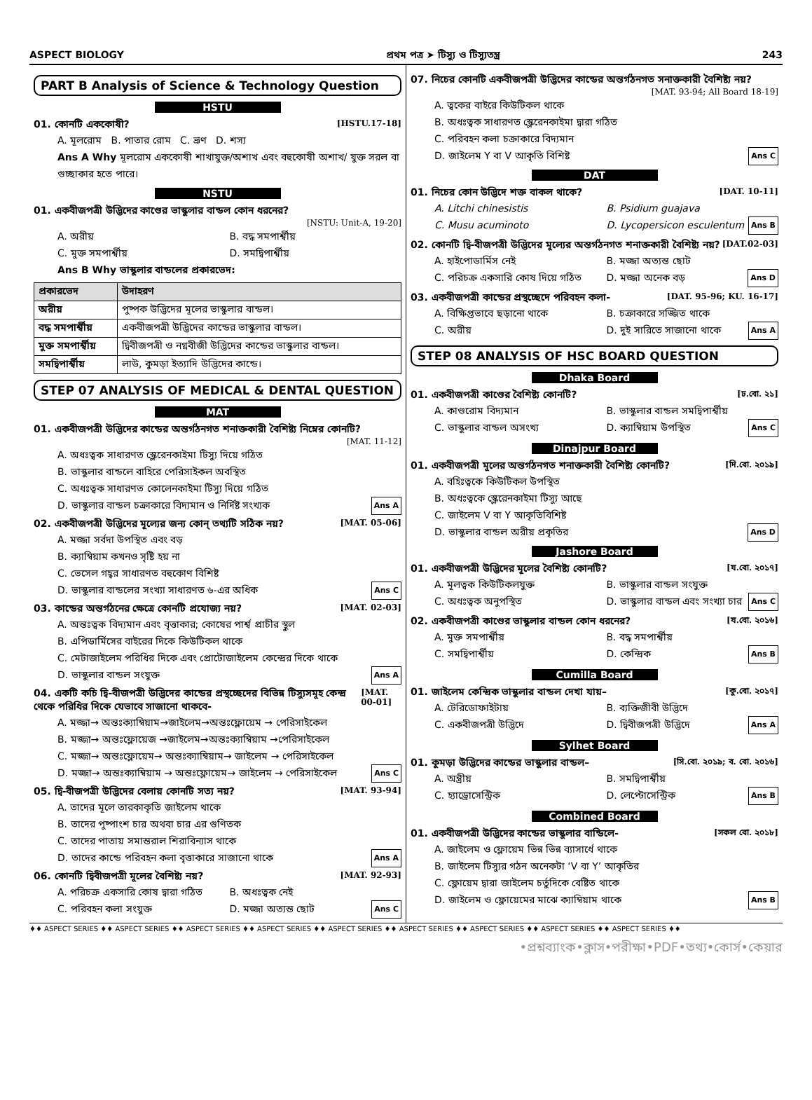ASPECT BIOLOGY প্রথম পত্র ➤ টিস্যু ও টিস্যুতন্ত্র 243
PART B Analysis of Science & Technology Question
HSTU
01. কোনটি এককোষী? [HSTU.17-18]
A. মূলরোম B. পাতার রোম C. ভ্রূণ D. শস্য
Ans A Why মূলরোম এককোষী শাখাযুক্ত/অশাখ এবং বহুকোষী অশাখ/ যুক্ত সরল বা গুচ্ছাকার হতে পারে।
NSTU
01. একবীজপত্রী উদ্ভিদের কাণ্ডের ভাস্কুলার বান্ডল কোন ধরনের?
[NSTU: Unit-A, 19-20]
A. অরীয় B. বদ্ধ সমপার্শ্বীয় C. মুক্ত সমপার্শ্বীয় D. সমদ্বিপার্শ্বীয়
Ans B Why ভাস্কুলার বান্ডলের প্রকারভেদ:
| প্রকারভেদ | উদাহরণ |
| --- | --- |
| অরীয় | পুষ্পক উদ্ভিদের মূলের ভাস্কুলার বান্ডল। |
| বদ্ধ সমপার্শ্বীয় | একবীজপত্রী উদ্ভিদের কান্ডের ভাস্কুলার বান্ডল। |
| মুক্ত সমপার্শ্বীয় | দ্বিবীজপত্রী ও নগ্নবীজী উদ্ভিদের কান্ডের ভাস্কুলার বান্ডল। |
| সমদ্বিপার্শ্বীয় | লাউ, কুমড়া ইত্যাদি উদ্ভিদের কান্ডে। |
STEP 07 ANALYSIS OF MEDICAL & DENTAL QUESTION
MAT
01. একবীজপত্রী উদ্ভিদের কান্ডের অন্তর্গঠনগত শনাক্তকারী বৈশিষ্ট্য নিম্নের কোনটি?
[MAT. 11-12]
A. অধঃত্বক সাধারণত স্ক্লেরেনকাইমা টিস্যু দিয়ে গঠিত
B. ভাস্কুলার বান্ডলে বাহিরে পেরিসাইকল অবস্থিত
C. অধঃত্বক সাধারণত কোলেনকাইমা টিস্যু দিয়ে গঠিত
D. ভাস্কুলার বান্ডল চক্রাকারে বিদ্যমান ও নির্দিষ্ট সংখ্যক Ans A
02. একবীজপত্রী উদ্ভিদের মূল্যের জন্য কোন্ তথ্যটি সঠিক নয়? [MAT. 05-06]
A. মজ্জা সর্বদা উপস্থিত এবং বড়
B. ক্যাম্বিয়াম কখনও সৃষ্টি হয় না
C. ভেসেল গহ্বর সাধারণত বহুকোণ বিশিষ্ট
D. ভাস্কুলার বান্ডলের সংখ্যা সাধারণত ৬-এর অধিক Ans C
03. কান্ডের অন্তর্গঠনের ক্ষেত্রে কোনটি প্রযোজ্য নয়? [MAT. 02-03]
A. অন্তঃত্বক বিদ্যমান এবং বৃত্তাকার; কোষের পার্শ্ব প্রাচীর স্থুল
B. এপিডার্মিসের বাইরের দিকে কিউটিকল থাকে
C. মেটাজাইলেম পরিধির দিকে এবং প্রোটোজাইলেম কেন্দ্রের দিকে থাকে
D. ভাস্কুলার বান্ডল সংযুক্ত Ans A
04. একটি কচি দ্বি-বীজপত্রী উদ্ভিদের কান্ডের প্রস্থচ্ছেদের বিভিন্ন টিস্যুসমূহ কেন্দ্র থেকে পরিধির দিকে যেভাবে সাজানো থাকবে- [MAT. 00-01]
A. মজ্জা→ অন্তঃক্যাম্বিয়াম→জাইলেম→অন্তঃফ্লোয়েম → পেরিসাইকেল
B. মজ্জা→ অন্তঃফ্লোয়েজ →জাইলেম→অন্তঃক্যাম্বিয়াম →পেরিসাইকেল
C. মজ্জা→ অন্তঃফ্লোয়েম→ অন্তঃক্যাম্বিয়াম→ জাইলেম → পেরিসাইকেল
D. মজ্জা→ অন্তঃক্যাম্বিয়াম → অন্তঃফ্লোয়েম→ জাইলেম → পেরিসাইকেল Ans C
05. দ্বি-বীজপত্রী উদ্ভিদের বেলায় কোনটি সত্য নয়? [MAT. 93-94]
A. তাদের মূলে তারকাকৃতি জাইলেম থাকে
B. তাদের পুষ্পাংশ চার অথবা চার এর গুণিতক
C. তাদের পাতায় সমান্তরাল শিরাবিন্যাস থাকে
D. তাদের কান্ডে পরিবহন কলা বৃত্তাকারে সাজানো থাকে Ans A
06. কোনটি দ্বিবীজপত্রী মূলের বৈশিষ্ট্য নয়? [MAT. 92-93]
A. পরিচক্র একসারি কোষ দ্বারা গঠিত B. অধঃত্বক নেই C. পরিবহন কলা সংযুক্ত D. মজ্জা অত্যন্ত ছোট Ans C
07. নিচের কোনটি একবীজপত্রী উদ্ভিদের কান্ডের অন্তর্গঠনগত সনাক্তকারী বৈশিষ্ট্য নয়?
[MAT. 93-94; All Board 18-19]
A. ত্বকের বাইরে কিউটিকল থাকে
B. অধঃত্বক সাধারণত স্ক্লেরেনকাইমা দ্বারা গঠিত
C. পরিবহন কলা চক্রাকারে বিদ্যমান
D. জাইলেম Y বা V আকৃতি বিশিষ্ট Ans C
DAT
01. নিচের কোন উদ্ভিদে শক্ত বাকল থাকে? [DAT. 10-11]
A. Litchi chinesistis B. Psidium guajava C. Musu acuminoto D. Lycopersicon esculentum Ans B
02. কোনটি দ্বি-বীজপত্রী উদ্ভিদের মূল্যের অন্তর্গঠনগত শনাক্তকারী বৈশিষ্ট্য নয়? [DAT.02-03]
A. হাইপোডার্মিস নেই B. মজ্জা অত্যন্ত ছোট C. পরিচক্র একসারি কোষ দিয়ে গঠিত D. মজ্জা অনেক বড় Ans D
03. একবীজপত্রী কান্ডের প্রস্থচ্ছেদে পরিবহন কলা- [DAT. 95-96; KU. 16-17]
A. বিক্ষিপ্তভাবে ছড়ানো থাকে B. চক্রাকারে সজ্জিত থাকে C. অরীয় D. দুই সারিতে সাজানো থাকে Ans A
STEP 08 ANALYSIS OF HSC BOARD QUESTION
Dhaka Board
01. একবীজপত্রী কাণ্ডের বৈশিষ্ট্য কোনটি? [ঢ.বো. ২১]
A. কাণ্ডরোম বিদ্যমান B. ভাস্কুলার বান্ডল সমদ্বিপার্শ্বীয় C. ভাস্কুলার বান্ডল অসংখ্য D. ক্যাম্বিয়াম উপস্থিত Ans C
Dinajpur Board
01. একবীজপত্রী মূলের অন্তর্গঠনগত শনাক্তকারী বৈশিষ্ট্য কোনটি? [দি.বো. ২০১৯]
A. বহিঃত্বকে কিউটিকল উপস্থিত
B. অধঃত্বকে স্ক্লেরেনকাইমা টিস্যু আছে
C. জাইলেম V বা Y আকৃতিবিশিষ্ট
D. ভাস্কুলার বান্ডল অরীয় প্রকৃতির Ans D
Jashore Board
01. একবীজপত্রী উদ্ভিদের মূলের বৈশিষ্ট্য কোনটি? [য.বো. ২০১৭]
A. মূলত্বক কিউটিকলযুক্ত B. ভাস্কুলার বান্ডল সংযুক্ত C. অধঃত্বক অনুপস্থিত D. ভাস্কুলার বান্ডল এবং সংখ্যা চার Ans C
02. একবীজপত্রী কাণ্ডের ভাস্কুলার বান্ডল কোন ধরনের? [য.বো. ২০১৬]
A. মুক্ত সমপার্শ্বীয় B. বদ্ধ সমপার্শ্বীয় C. সমদ্বিপার্শ্বীয় D. কেন্দ্রিক Ans B
Cumilla Board
01. জাইলেম কেন্দ্রিক ভাস্কুলার বান্ডল দেখা যায়– [কু.বো. ২০১৭]
A. টেরিডোফাইটায় B. ব্যক্তিজীবী উদ্ভিদে C. একবীজপত্রী উদ্ভিদে D. দ্বিবীজপত্রী উদ্ভিদে Ans A
Sylhet Board
01. কুমড়া উদ্ভিদের কান্ডের ভাস্কুলার বান্ডল– [সি.বো. ২০১৯; ব. বো. ২০১৬]
A. অন্ত্রীয় B. সমদ্বিপার্শ্বীয় C. হ্যাড্রোসেন্ট্রিক D. লেপ্টোসেন্ট্রিক Ans B
Combined Board
01. একবীজপত্রী উদ্ভিদের কান্ডের ভাস্কুলার বান্ডিলে- [সকল বো. ২০১৮]
A. জাইলেম ও ফ্লোয়েম ভিন্ন ভিন্ন ব্যাসার্ধে থাকে
B. জাইলেম টিস্যুর গঠন অনেকটা ‘V বা Y’ আকৃতির
C. ফ্লোয়েম দ্বারা জাইলেম চর্তুদিকে বেষ্টিত থাকে
D. জাইলেম ও ফ্লোয়েমের মাঝে ক্যাম্বিয়াম থাকে Ans B
♦♦ ASPECT SERIES ♦♦ ASPECT SERIES ♦♦ ASPECT SERIES ♦♦ ASPECT SERIES ♦♦ ASPECT SERIES ♦♦ ASPECT SERIES ♦♦ ASPECT SERIES ♦♦ ASPECT SERIES ♦♦ ASPECT SERIES ♦♦
•প্রশ্নব্যাংক•ক্লাস•পরীক্ষা•PDF•তথ্য•কোর্স•কেয়ার